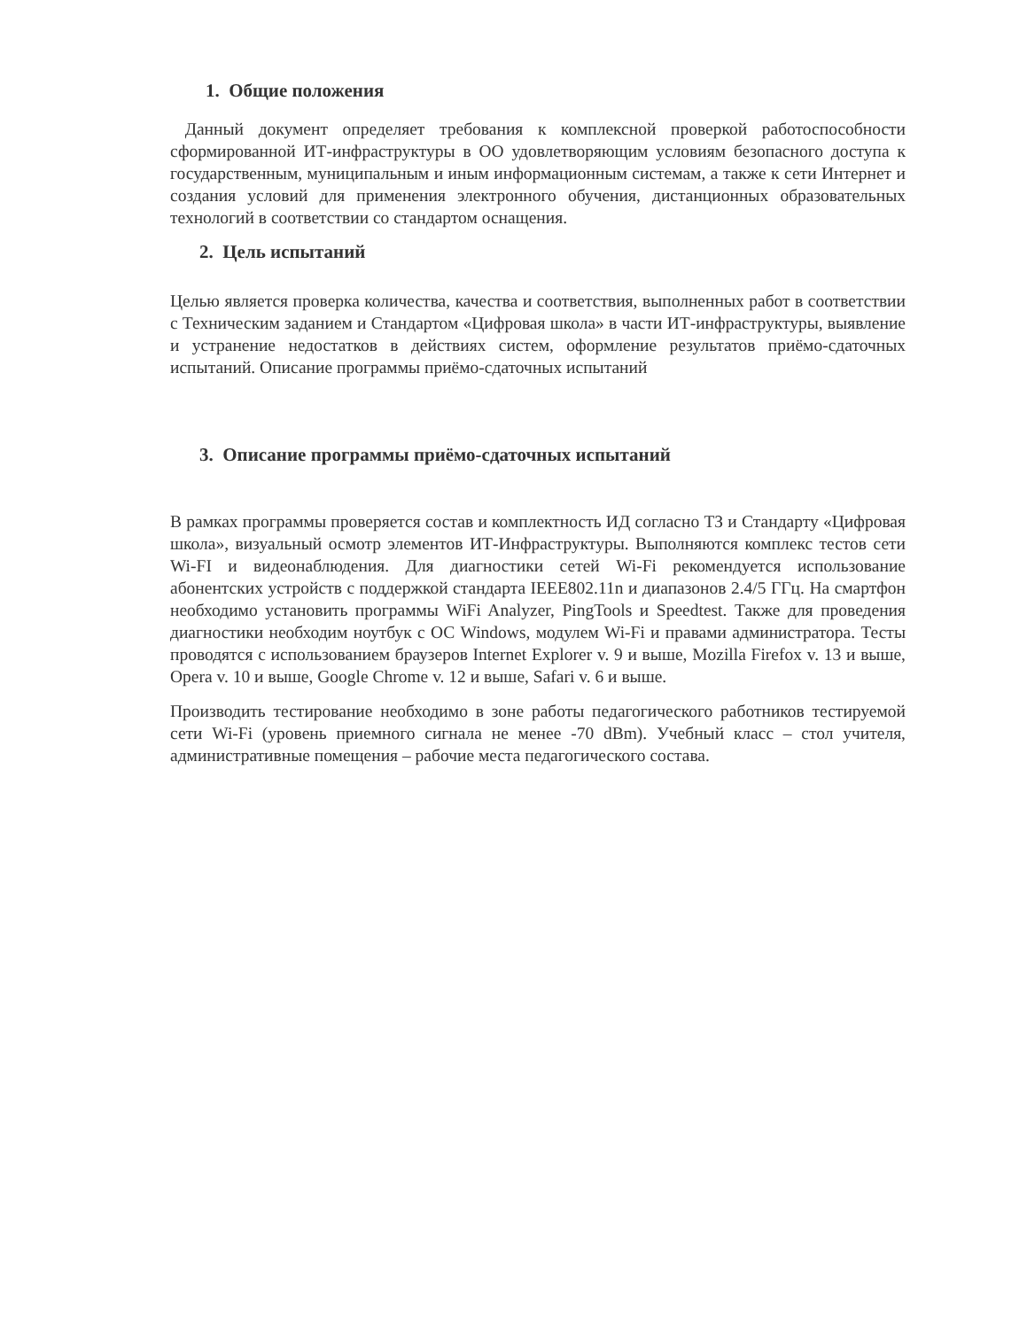1. Общие положения
Данный документ определяет требования к комплексной проверкой работоспособности сформированной ИТ-инфраструктуры в ОО удовлетворяющим условиям безопасного доступа к государственным, муниципальным и иным информационным системам, а также к сети Интернет и создания условий для применения электронного обучения, дистанционных образовательных технологий в соответствии со стандартом оснащения.
2. Цель испытаний
Целью является проверка количества, качества и соответствия, выполненных работ в соответствии с Техническим заданием и Стандартом «Цифровая школа» в части ИТ-инфраструктуры, выявление и устранение недостатков в действиях систем, оформление результатов приёмо-сдаточных испытаний. Описание программы приёмо-сдаточных испытаний
3. Описание программы приёмо-сдаточных испытаний
В рамках программы проверяется состав и комплектность ИД согласно ТЗ и Стандарту «Цифровая школа», визуальный осмотр элементов ИТ-Инфраструктуры. Выполняются комплекс тестов сети Wi-FI и видеонаблюдения. Для диагностики сетей Wi-Fi рекомендуется использование абонентских устройств с поддержкой стандарта IEEE802.11n и диапазонов 2.4/5 ГГц. На смартфон необходимо установить программы WiFi Analyzer, PingTools и Speedtest. Также для проведения диагностики необходим ноутбук с ОС Windows, модулем Wi-Fi и правами администратора. Тесты проводятся с использованием браузеров Internet Explorer v. 9 и выше, Mozilla Firefox v. 13 и выше, Opera v. 10 и выше, Google Chrome v. 12 и выше, Safari v. 6 и выше.
Производить тестирование необходимо в зоне работы педагогического работников тестируемой сети Wi-Fi (уровень приемного сигнала не менее -70 dBm). Учебный класс – стол учителя, административные помещения – рабочие места педагогического состава.